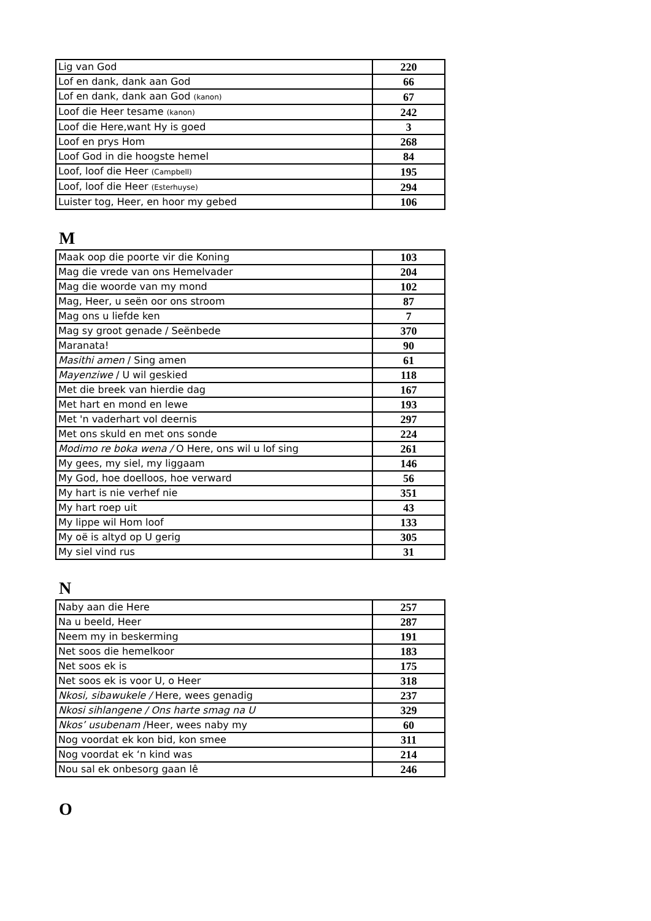| Lig van God | 220 |
| Lof en dank, dank aan God | 66 |
| Lof en dank, dank aan God (kanon) | 67 |
| Loof die Heer tesame (kanon) | 242 |
| Loof die Here,want Hy is goed | 3 |
| Loof en prys Hom | 268 |
| Loof God in die hoogste hemel | 84 |
| Loof, loof die Heer (Campbell) | 195 |
| Loof, loof die Heer (Esterhuyse) | 294 |
| Luister tog, Heer, en hoor my gebed | 106 |
M
| Maak oop die poorte vir die Koning | 103 |
| Mag die vrede van ons Hemelvader | 204 |
| Mag die woorde van my mond | 102 |
| Mag, Heer, u seën oor ons stroom | 87 |
| Mag ons u liefde ken | 7 |
| Mag sy groot genade / Seënbede | 370 |
| Maranata! | 90 |
| Masithi amen / Sing amen | 61 |
| Mayenziwe / U wil geskied | 118 |
| Met die breek van hierdie dag | 167 |
| Met hart en mond en lewe | 193 |
| Met 'n vaderhart vol deernis | 297 |
| Met ons skuld en met ons sonde | 224 |
| Modimo re boka wena / O Here, ons wil u lof sing | 261 |
| My gees, my siel, my liggaam | 146 |
| My God, hoe doelloos, hoe verward | 56 |
| My hart is nie verhef nie | 351 |
| My hart roep uit | 43 |
| My lippe wil Hom loof | 133 |
| My oë is altyd op U gerig | 305 |
| My siel vind rus | 31 |
N
| Naby aan die Here | 257 |
| Na u beeld, Heer | 287 |
| Neem my in beskerming | 191 |
| Net soos die hemelkoor | 183 |
| Net soos ek is | 175 |
| Net soos ek is voor U, o Heer | 318 |
| Nkosi, sibawukele / Here, wees genadig | 237 |
| Nkosi sihlangene / Ons harte smag na U | 329 |
| Nkos’ usubenam /Heer, wees naby my | 60 |
| Nog voordat ek kon bid, kon smee | 311 |
| Nog voordat ek ‘n kind was | 214 |
| Nou sal ek onbesorg gaan lê | 246 |
O